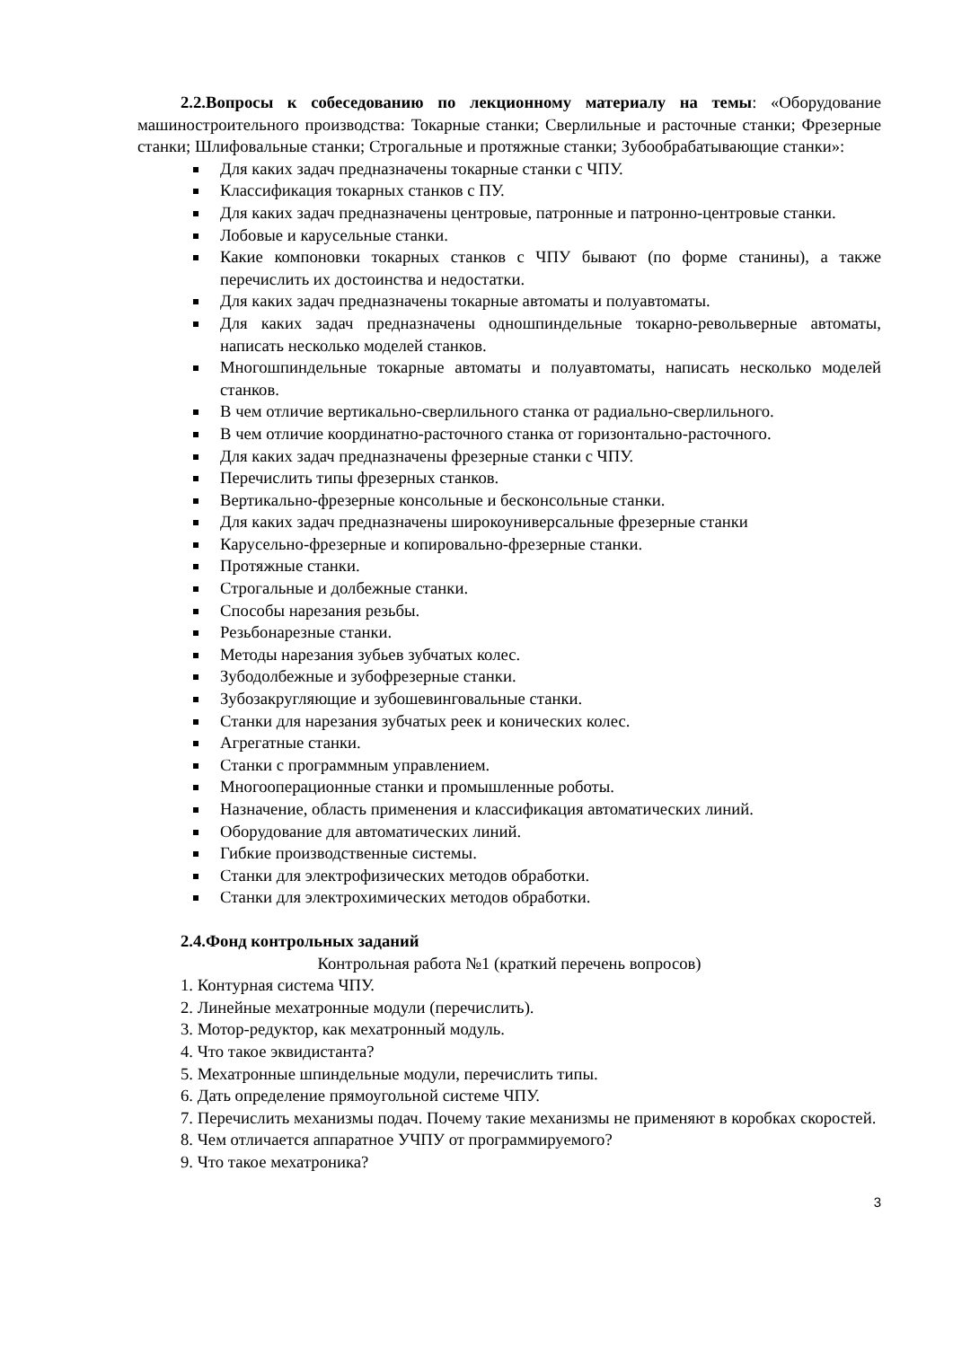2.2.Вопросы к собеседованию по лекционному материалу на темы: «Оборудование машиностроительного производства: Токарные станки; Сверлильные и расточные станки; Фрезерные станки; Шлифовальные станки; Строгальные и протяжные станки; Зубообрабатывающие станки»:
Для каких задач предназначены токарные станки с ЧПУ.
Классификация токарных станков с ПУ.
Для каких задач предназначены центровые, патронные и патронно-центровые станки.
Лобовые и карусельные станки.
Какие компоновки токарных станков с ЧПУ бывают (по форме станины), а также перечислить их достоинства и недостатки.
Для каких задач предназначены токарные автоматы и полуавтоматы.
Для каких задач предназначены одношпиндельные токарно-револьверные автоматы, написать несколько моделей станков.
Многошпиндельные токарные автоматы и полуавтоматы, написать несколько моделей станков.
В чем отличие вертикально-сверлильного станка от радиально-сверлильного.
В чем отличие координатно-расточного станка от горизонтально-расточного.
Для каких задач предназначены фрезерные станки с ЧПУ.
Перечислить типы фрезерных станков.
Вертикально-фрезерные консольные и бесконсольные станки.
Для каких задач предназначены широкоуниверсальные фрезерные станки
Карусельно-фрезерные и копировально-фрезерные станки.
Протяжные станки.
Строгальные и долбежные станки.
Способы нарезания резьбы.
Резьбонарезные станки.
Методы нарезания зубьев зубчатых колес.
Зубодолбежные и зубофрезерные станки.
Зубозакругляющие и зубошевинговальные станки.
Станки для нарезания зубчатых реек и конических колес.
Агрегатные станки.
Станки с программным управлением.
Многооперационные станки и промышленные роботы.
Назначение, область применения и классификация автоматических линий.
Оборудование для автоматических линий.
Гибкие производственные системы.
Станки для электрофизических методов обработки.
Станки для электрохимических методов обработки.
2.4.Фонд контрольных заданий
Контрольная работа №1 (краткий перечень вопросов)
1. Контурная система ЧПУ.
2. Линейные мехатронные модули (перечислить).
3. Мотор-редуктор, как мехатронный модуль.
4. Что такое эквидистанта?
5. Мехатронные шпиндельные модули, перечислить типы.
6. Дать определение прямоугольной системе ЧПУ.
7. Перечислить механизмы подач. Почему такие механизмы не применяют в коробках скоростей.
8. Чем отличается аппаратное УЧПУ от программируемого?
9. Что такое мехатроника?
3